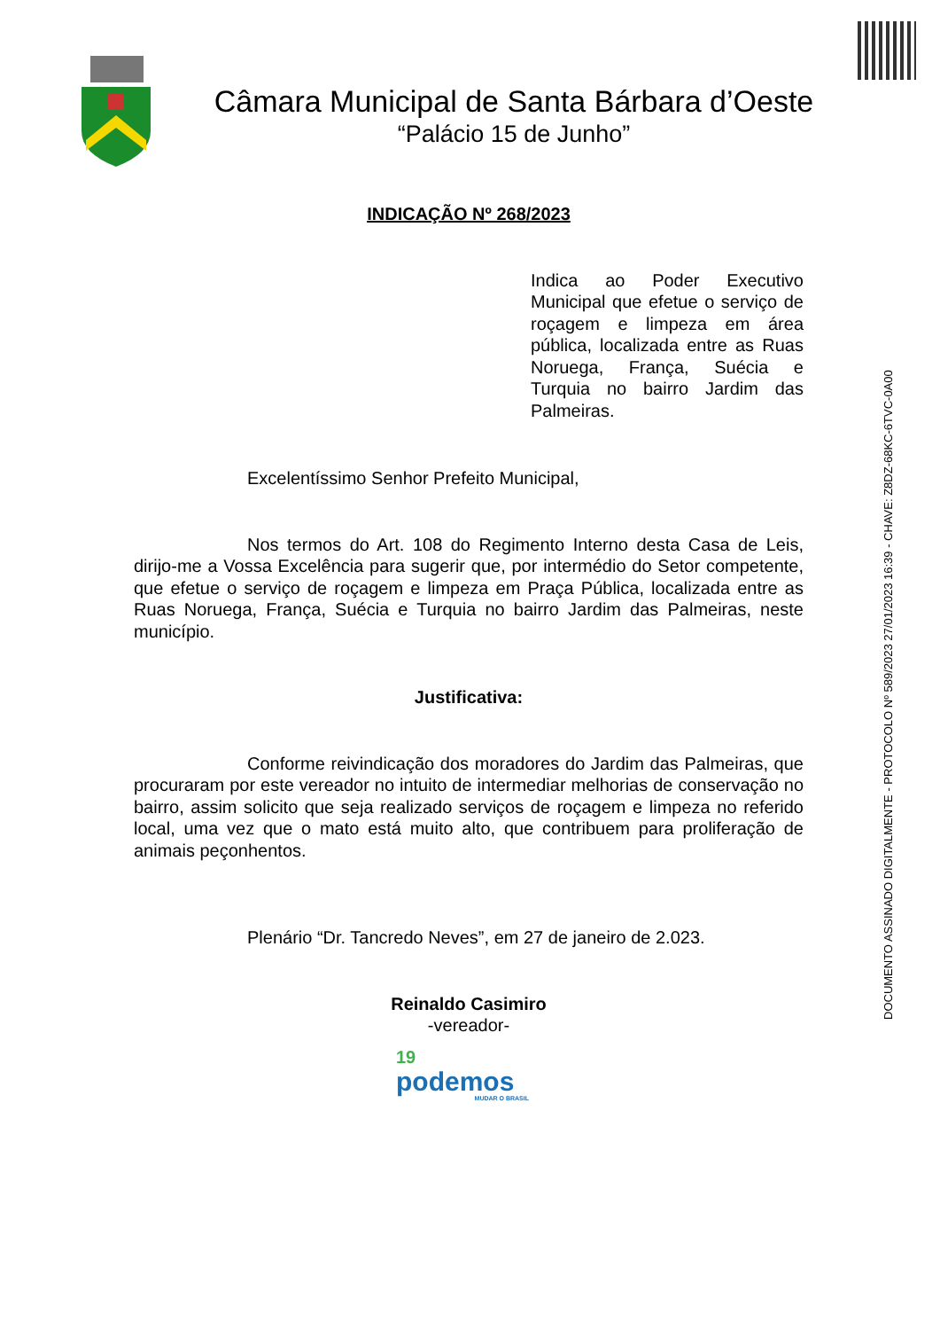Câmara Municipal de Santa Bárbara d’Oeste
“Palácio 15 de Junho”
INDICAÇÃO Nº 268/2023
Indica ao Poder Executivo Municipal que efetue o serviço de roçagem e limpeza em área pública, localizada entre as Ruas Noruega, França, Suécia e Turquia no bairro Jardim das Palmeiras.
Excelentíssimo Senhor Prefeito Municipal,
Nos termos do Art. 108 do Regimento Interno desta Casa de Leis, dirijo-me a Vossa Excelência para sugerir que, por intermédio do Setor competente, que efetue o serviço de roçagem e limpeza em Praça Pública, localizada entre as Ruas Noruega, França, Suécia e Turquia no bairro Jardim das Palmeiras, neste município.
Justificativa:
Conforme reivindicação dos moradores do Jardim das Palmeiras, que procuraram por este vereador no intuito de intermediar melhorias de conservação no bairro, assim solicito que seja realizado serviços de roçagem e limpeza no referido local, uma vez que o mato está muito alto, que contribuem para proliferação de animais peçonhentos.
Plenário “Dr. Tancredo Neves”, em 27 de janeiro de 2.023.
Reinaldo Casimiro
-vereador-
19
podemos
MUDAR O BRASIL
DOCUMENTO ASSINADO DIGITALMENTE - PROTOCOLO Nº 589/2023 27/01/2023 16:39 - CHAVE: Z8DZ-68KC-6TVC-0A00